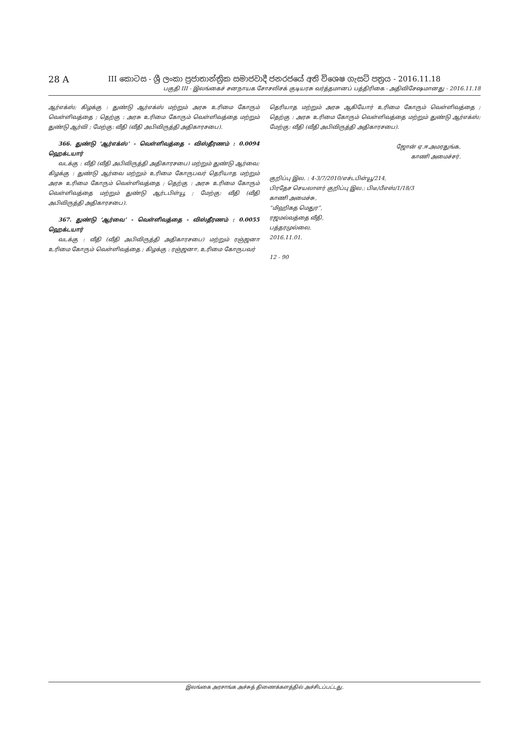28 A
III කොටස - ශ්‍රී ලංකා ප්‍රජාතාන්ත්‍රික සමාජවාදී ජනරජයේ අති විශෙෂ ගැසට් පත්‍රය - 2016.11.18
பகுதி III - இலங்கைச் சனநாயக சோசலிசக் குடியரசு வர்த்தமானப் பத்திரிகை - அதிவிசேஷமானது - 2016.11.18
ஆர்எக்ஸ்; கிழக்கு : துண்டு ஆர்எக்ஸ் மற்றும் அரசு உரிமை கோரும் வெள்ளிவத்தை ; தெற்கு : அரசு உரிமை கோரும் வெள்ளிவத்தை மற்றும் துண்டு ஆர்வி ; மேற்கு: வீதி (வீதி அபிவிருத்தி அதிகாரசபை).
366. துண்டு ‘ஆர்எக்ஸ்’ - வெள்ளிவத்தை - விஸ்தீரணம் : 0.0094 ஹெக்டயார்
வடக்கு : வீதி (வீதி அபிவிருத்தி அதிகாரசபை) மற்றும் துண்டு ஆர்வை; கிழக்கு : துண்டு ஆர்வை மற்றும் உரிமை கோருபவர் தெரியாத மற்றும் அரசு உரிமை கோரும் வெள்ளிவத்தை ; தெற்கு : அரசு உரிமை கோரும் வெள்ளிவத்தை மற்றும் துண்டு ஆர்டபிள்யூ ; மேற்கு: வீதி (வீதி அபிவிருத்தி அதிகாரசபை).
367. துண்டு ‘ஆர்வை’ - வெள்ளிவத்தை - விஸ்தீரணம் : 0.0055 ஹெக்டயார்
வடக்கு : வீதி (வீதி அபிவிருத்தி அதிகாரசபை) மற்றும் ரஞ்ஜனா உரிமை கோரும் வெள்ளிவத்தை ; கிழக்கு : ரஞ்ஜனா, உரிமை கோருபவர்
தெரியாத மற்றும் அரசு ஆகியோர் உரிமை கோரும் வெள்ளிவத்தை ; தெற்கு : அரசு உரிமை கோரும் வெள்ளிவத்தை மற்றும் துண்டு ஆர்எக்ஸ்; மேற்கு: வீதி (வீதி அபிவிருத்தி அதிகாரசபை).
ஜோன் ஏ.ஈ.அமரதுங்க,
காணி அமைச்சர்.
குறிப்பு இல. : 4-3/7/2010/எச்டபிள்யூ/214,
பிரதேச செயலாளர் குறிப்பு இல.: பிடீ/பீஎஸ்/1/18/3
காணி அமைச்சு,
“மிஹிகத மெதுர”,
ரஜமல்வத்தை வீதி,
பத்தரமுல்லை,
2016.11.01.
12 - 90
இலங்கை அரசாங்க அச்சுத் திணைக்களத்தில் அச்சிடப்பட்டது.